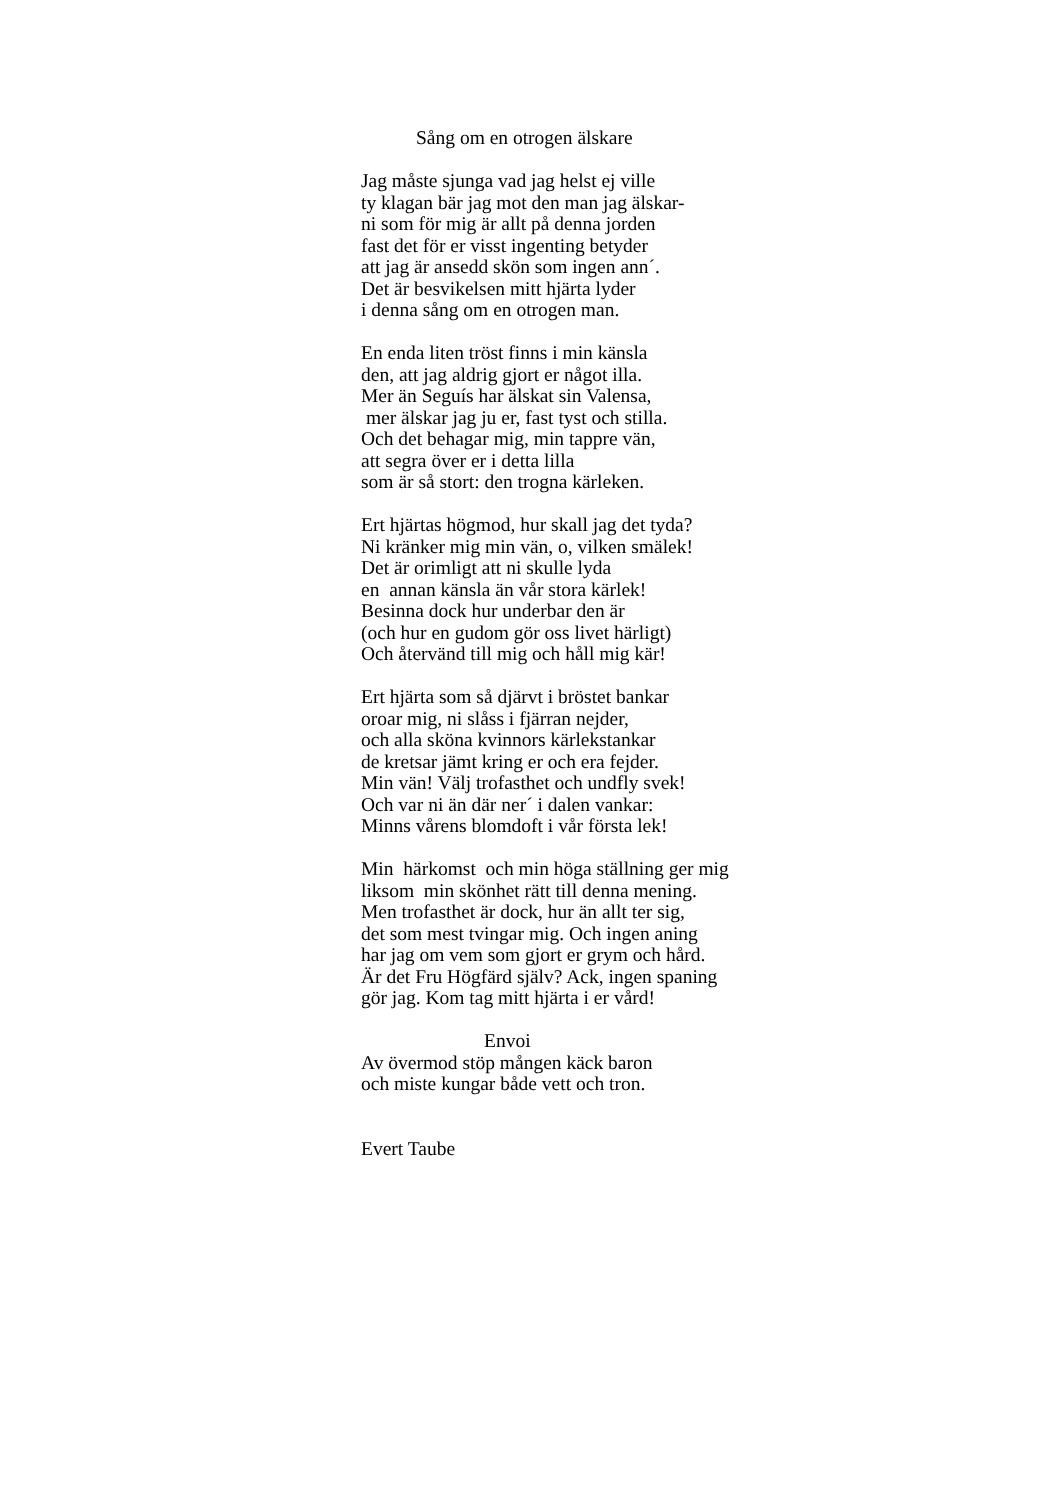Sång om en otrogen älskare
Jag måste sjunga vad jag helst ej ville
ty klagan bär jag mot den man jag älskar-
ni som för mig är allt på denna jorden
fast det för er visst ingenting betyder
att jag är ansedd skön som ingen ann´.
Det är besvikelsen mitt hjärta lyder
i denna sång om en otrogen man.
En enda liten tröst finns i min känsla
den, att jag aldrig gjort er något illa.
Mer än Seguís har älskat sin Valensa,
mer älskar jag ju er, fast tyst och stilla.
Och det behagar mig, min tappre vän,
att segra över er i detta lilla
som är så stort: den trogna kärleken.
Ert hjärtas högmod, hur skall jag det tyda?
Ni kränker mig min vän, o, vilken smälek!
Det är orimligt att ni skulle lyda
en annan känsla än vår stora kärlek!
Besinna dock hur underbar den är
(och hur en gudom gör oss livet härligt)
Och återvänd till mig och håll mig kär!
Ert hjärta som så djärvt i bröstet bankar
oroar mig, ni slåss i fjärran nejder,
och alla sköna kvinnors kärlekstankar
de kretsar jämt kring er och era fejder.
Min vän! Välj trofasthet och undfly svek!
Och var ni än där ner´ i dalen vankar:
Minns vårens blomdoft i vår första lek!
Min härkomst och min höga ställning ger mig
liksom min skönhet rätt till denna mening.
Men trofasthet är dock, hur än allt ter sig,
det som mest tvingar mig. Och ingen aning
har jag om vem som gjort er grym och hård.
Är det Fru Högfärd själv? Ack, ingen spaning
gör jag. Kom tag mitt hjärta i er vård!
Envoi
Av övermod stöp mången käck baron
och miste kungar både vett och tron.
Evert Taube